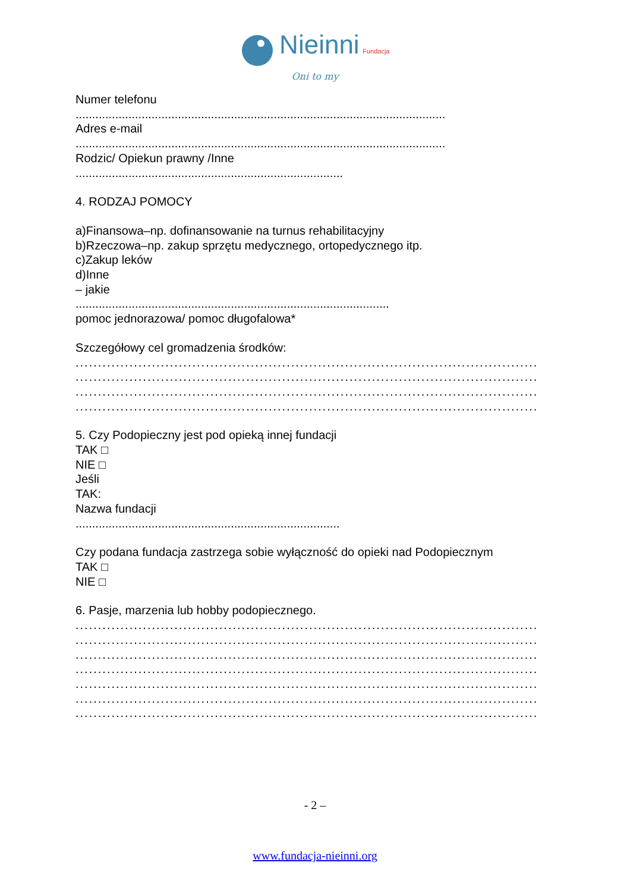Nieinni Fundacja
Oni to my
Numer telefonu
................................................................................................................
Adres e-mail
................................................................................................................
Rodzic/ Opiekun prawny /Inne
.................................................................................
4. RODZAJ POMOCY
a)Finansowa–np. dofinansowanie na turnus rehabilitacyjny
b)Rzeczowa–np. zakup sprzętu medycznego, ortopedycznego itp.
c)Zakup leków
d)Inne
– jakie
...............................................................................................
pomoc jednorazowa/ pomoc długofalowa*
Szczegółowy cel gromadzenia środków:
.......................................................................................................
.......................................................................................................
.......................................................................................................
.......................................................................................................
5. Czy Podopieczny jest pod opieką innej fundacji
TAK □
NIE □
Jeśli
TAK:
Nazwa fundacji
................................................................................
Czy podana fundacja zastrzega sobie wyłączność do opieki nad Podopiecznym
TAK □
NIE □
6. Pasje, marzenia lub hobby podopiecznego.
.......................................................................................................
.......................................................................................................
.......................................................................................................
.......................................................................................................
.......................................................................................................
.......................................................................................................
.......................................................................................................
- 2 –
www.fundacja-nieinni.org